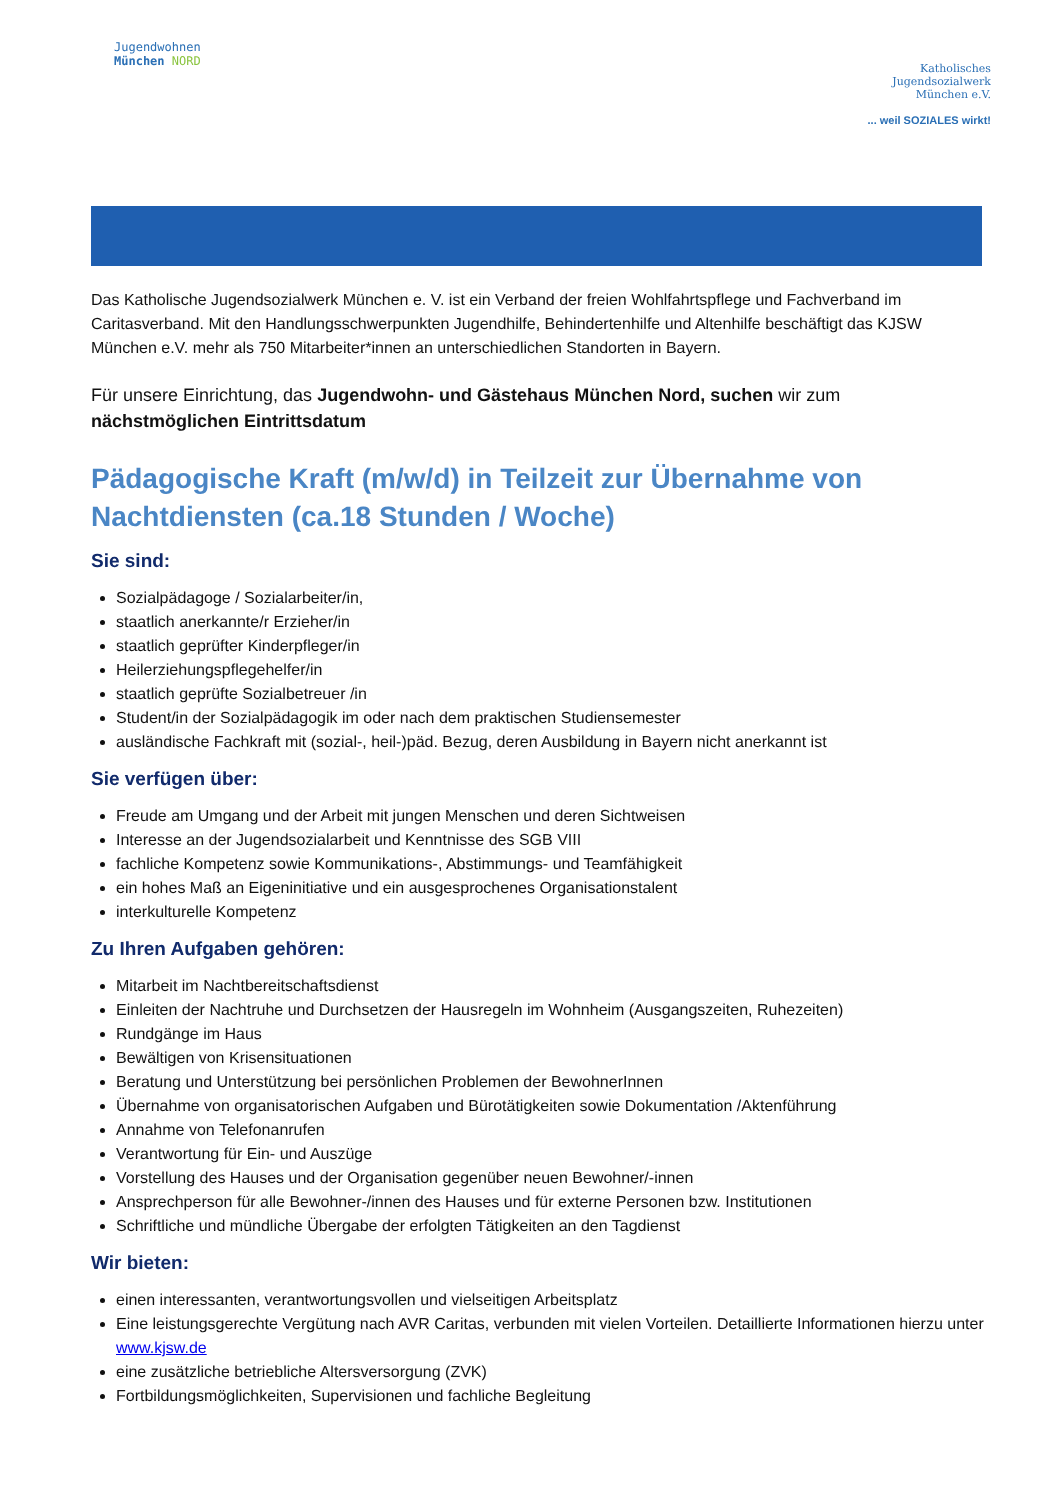Jugendwohnen
München NORD
Katholisches
Jugendsozialwerk
München e.V.
... weil SOZIALES wirkt!
Das Katholische Jugendsozialwerk München e. V. ist ein Verband der freien Wohlfahrtspflege und Fachverband im Caritasverband. Mit den Handlungsschwerpunkten Jugendhilfe, Behindertenhilfe und Altenhilfe beschäftigt das KJSW München e.V. mehr als 750 Mitarbeiter*innen an unterschiedlichen Standorten in Bayern.
Für unsere Einrichtung, das Jugendwohn- und Gästehaus München Nord, suchen wir zum nächstmöglichen Eintrittsdatum
Pädagogische Kraft (m/w/d) in Teilzeit zur Übernahme von Nachtdiensten (ca.18 Stunden / Woche)
Sie sind:
Sozialpädagoge / Sozialarbeiter/in,
staatlich anerkannte/r Erzieher/in
staatlich geprüfter Kinderpfleger/in
Heilerziehungspflegehelfer/in
staatlich geprüfte Sozialbetreuer /in
Student/in der Sozialpädagogik im oder nach dem praktischen Studiensemester
ausländische Fachkraft mit (sozial-, heil-)päd. Bezug, deren Ausbildung in Bayern nicht anerkannt ist
Sie verfügen über:
Freude am Umgang und der Arbeit mit jungen Menschen und deren Sichtweisen
Interesse an der Jugendsozialarbeit und Kenntnisse des SGB VIII
fachliche Kompetenz sowie Kommunikations-, Abstimmungs- und Teamfähigkeit
ein hohes Maß an Eigeninitiative und ein ausgesprochenes Organisationstalent
interkulturelle Kompetenz
Zu Ihren Aufgaben gehören:
Mitarbeit im Nachtbereitschaftsdienst
Einleiten der Nachtruhe und Durchsetzen der Hausregeln im Wohnheim (Ausgangszeiten, Ruhezeiten)
Rundgänge im Haus
Bewältigen von Krisensituationen
Beratung und Unterstützung bei persönlichen Problemen der BewohnerInnen
Übernahme von organisatorischen Aufgaben und Bürotätigkeiten sowie Dokumentation /Aktenführung
Annahme von Telefonanrufen
Verantwortung für Ein- und Auszüge
Vorstellung des Hauses und der Organisation gegenüber neuen Bewohner/-innen
Ansprechperson für alle Bewohner-/innen des Hauses und für externe Personen bzw. Institutionen
Schriftliche und mündliche Übergabe der erfolgten Tätigkeiten an den Tagdienst
Wir bieten:
einen interessanten, verantwortungsvollen und vielseitigen Arbeitsplatz
Eine leistungsgerechte Vergütung nach AVR Caritas, verbunden mit vielen Vorteilen. Detaillierte Informationen hierzu unter www.kjsw.de
eine zusätzliche betriebliche Altersversorgung (ZVK)
Fortbildungsmöglichkeiten, Supervisionen und fachliche Begleitung